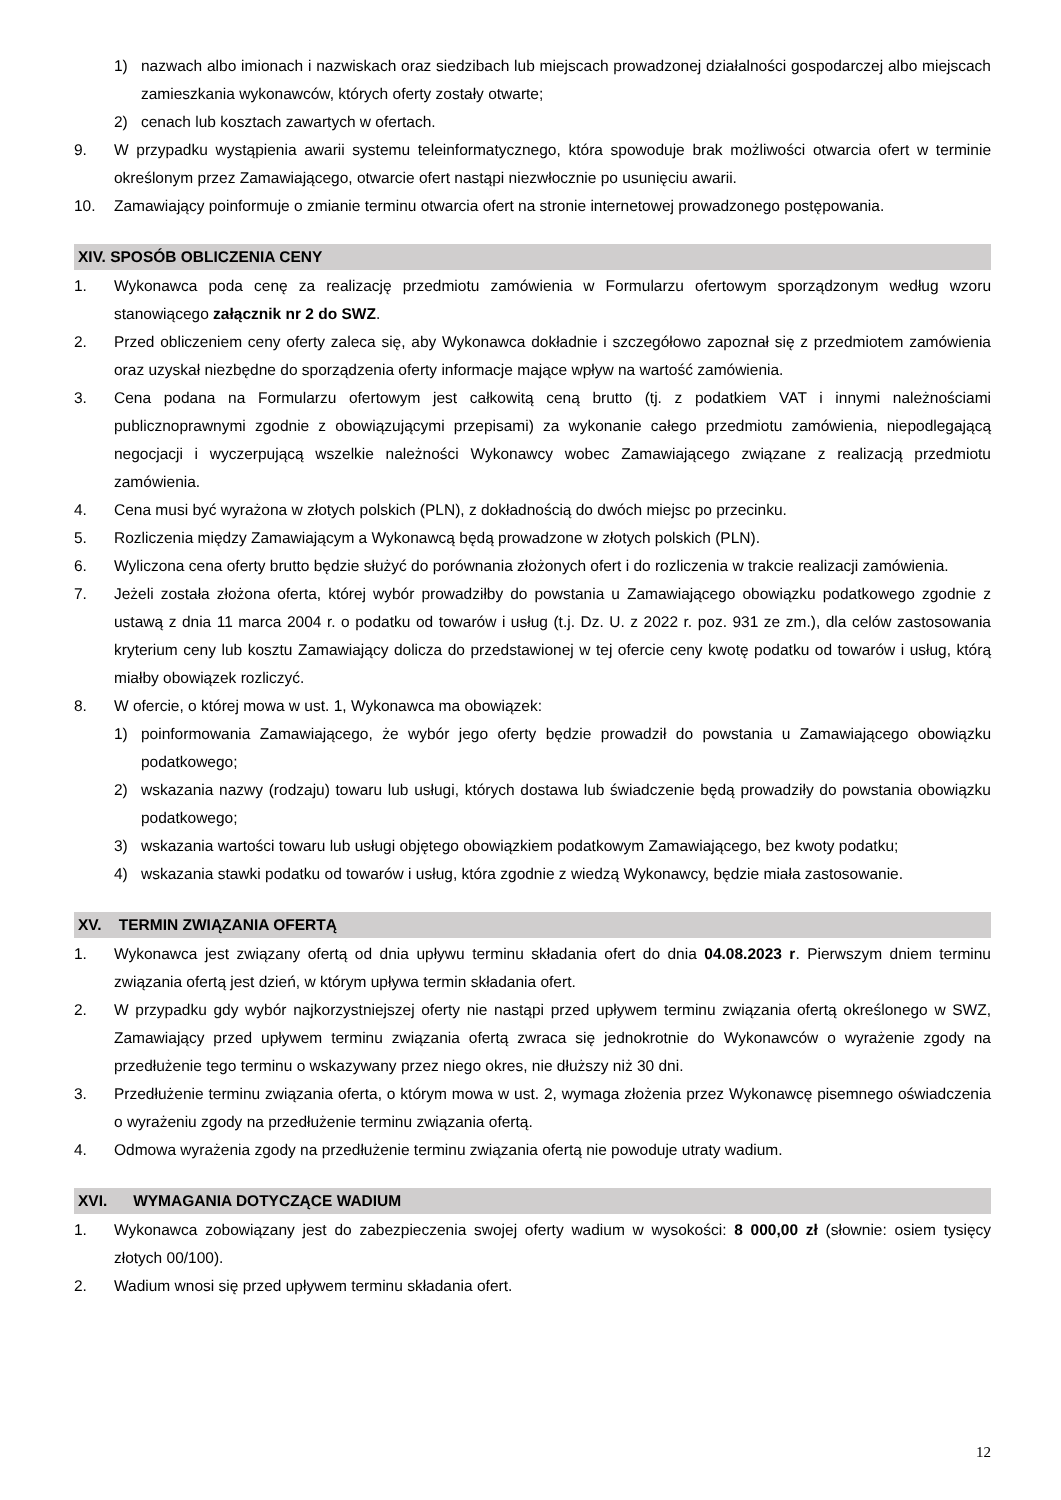1) nazwach albo imionach i nazwiskach oraz siedzibach lub miejscach prowadzonej działalności gospodarczej albo miejscach zamieszkania wykonawców, których oferty zostały otwarte;
2) cenach lub kosztach zawartych w ofertach.
9. W przypadku wystąpienia awarii systemu teleinformatycznego, która spowoduje brak możliwości otwarcia ofert w terminie określonym przez Zamawiającego, otwarcie ofert nastąpi niezwłocznie po usunięciu awarii.
10. Zamawiający poinformuje o zmianie terminu otwarcia ofert na stronie internetowej prowadzonego postępowania.
XIV. SPOSÓB OBLICZENIA CENY
1. Wykonawca poda cenę za realizację przedmiotu zamówienia w Formularzu ofertowym sporządzonym według wzoru stanowiącego załącznik nr 2 do SWZ.
2. Przed obliczeniem ceny oferty zaleca się, aby Wykonawca dokładnie i szczegółowo zapoznał się z przedmiotem zamówienia oraz uzyskał niezbędne do sporządzenia oferty informacje mające wpływ na wartość zamówienia.
3. Cena podana na Formularzu ofertowym jest całkowitą ceną brutto (tj. z podatkiem VAT i innymi należnościami publicznoprawnymi zgodnie z obowiązującymi przepisami) za wykonanie całego przedmiotu zamówienia, niepodlegającą negocjacji i wyczerpującą wszelkie należności Wykonawcy wobec Zamawiającego związane z realizacją przedmiotu zamówienia.
4. Cena musi być wyrażona w złotych polskich (PLN), z dokładnością do dwóch miejsc po przecinku.
5. Rozliczenia między Zamawiającym a Wykonawcą będą prowadzone w złotych polskich (PLN).
6. Wyliczona cena oferty brutto będzie służyć do porównania złożonych ofert i do rozliczenia w trakcie realizacji zamówienia.
7. Jeżeli została złożona oferta, której wybór prowadziłby do powstania u Zamawiającego obowiązku podatkowego zgodnie z ustawą z dnia 11 marca 2004 r. o podatku od towarów i usług (t.j. Dz. U. z 2022 r. poz. 931 ze zm.), dla celów zastosowania kryterium ceny lub kosztu Zamawiający dolicza do przedstawionej w tej ofercie ceny kwotę podatku od towarów i usług, którą miałby obowiązek rozliczyć.
8. W ofercie, o której mowa w ust. 1, Wykonawca ma obowiązek:
1) poinformowania Zamawiającego, że wybór jego oferty będzie prowadził do powstania u Zamawiającego obowiązku podatkowego;
2) wskazania nazwy (rodzaju) towaru lub usługi, których dostawa lub świadczenie będą prowadziły do powstania obowiązku podatkowego;
3) wskazania wartości towaru lub usługi objętego obowiązkiem podatkowym Zamawiającego, bez kwoty podatku;
4) wskazania stawki podatku od towarów i usług, która zgodnie z wiedzą Wykonawcy, będzie miała zastosowanie.
XV. TERMIN ZWIĄZANIA OFERTĄ
1. Wykonawca jest związany ofertą od dnia upływu terminu składania ofert do dnia 04.08.2023 r. Pierwszym dniem terminu związania ofertą jest dzień, w którym upływa termin składania ofert.
2. W przypadku gdy wybór najkorzystniejszej oferty nie nastąpi przed upływem terminu związania ofertą określonego w SWZ, Zamawiający przed upływem terminu związania ofertą zwraca się jednokrotnie do Wykonawców o wyrażenie zgody na przedłużenie tego terminu o wskazywany przez niego okres, nie dłuższy niż 30 dni.
3. Przedłużenie terminu związania oferta, o którym mowa w ust. 2, wymaga złożenia przez Wykonawcę pisemnego oświadczenia o wyrażeniu zgody na przedłużenie terminu związania ofertą.
4. Odmowa wyrażenia zgody na przedłużenie terminu związania ofertą nie powoduje utraty wadium.
XVI. WYMAGANIA DOTYCZĄCE WADIUM
1. Wykonawca zobowiązany jest do zabezpieczenia swojej oferty wadium w wysokości: 8 000,00 zł (słownie: osiem tysięcy złotych 00/100).
2. Wadium wnosi się przed upływem terminu składania ofert.
12